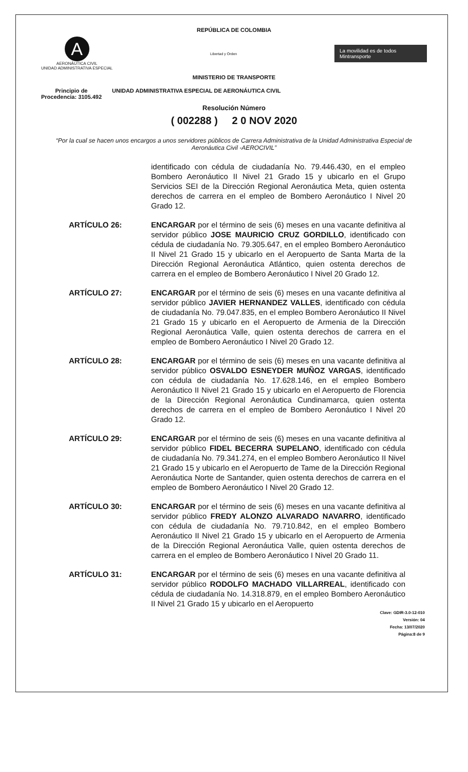REPÚBLICA DE COLOMBIA
A
AERONÁUTICA CIVIL
UNIDAD ADMINISTRATIVA ESPECIAL
Libertad y Orden
La movilidad es de todos Mintransporte
MINISTERIO DE TRANSPORTE
Principio de
Procedencia: 3105.492
UNIDAD ADMINISTRATIVA ESPECIAL DE AERONÁUTICA CIVIL
Resolución Número
( 002288 ) 2 0 NOV 2020
“Por la cual se hacen unos encargos a unos servidores públicos de Carrera Administrativa de la Unidad Administrativa Especial de Aeronáutica Civil -AEROCIVIL”
identificado con cédula de ciudadanía No. 79.446.430, en el empleo Bombero Aeronáutico II Nivel 21 Grado 15 y ubicarlo en el Grupo Servicios SEI de la Dirección Regional Aeronáutica Meta, quien ostenta derechos de carrera en el empleo de Bombero Aeronáutico I Nivel 20 Grado 12.
ARTÍCULO 26: ENCARGAR por el término de seis (6) meses en una vacante definitiva al servidor público JOSE MAURICIO CRUZ GORDILLO, identificado con cédula de ciudadanía No. 79.305.647, en el empleo Bombero Aeronáutico II Nivel 21 Grado 15 y ubicarlo en el Aeropuerto de Santa Marta de la Dirección Regional Aeronáutica Atlántico, quien ostenta derechos de carrera en el empleo de Bombero Aeronáutico I Nivel 20 Grado 12.
ARTÍCULO 27: ENCARGAR por el término de seis (6) meses en una vacante definitiva al servidor público JAVIER HERNANDEZ VALLES, identificado con cédula de ciudadanía No. 79.047.835, en el empleo Bombero Aeronáutico II Nivel 21 Grado 15 y ubicarlo en el Aeropuerto de Armenia de la Dirección Regional Aeronáutica Valle, quien ostenta derechos de carrera en el empleo de Bombero Aeronáutico I Nivel 20 Grado 12.
ARTÍCULO 28: ENCARGAR por el término de seis (6) meses en una vacante definitiva al servidor público OSVALDO ESNEYDER MUÑOZ VARGAS, identificado con cédula de ciudadanía No. 17.628.146, en el empleo Bombero Aeronáutico II Nivel 21 Grado 15 y ubicarlo en el Aeropuerto de Florencia de la Dirección Regional Aeronáutica Cundinamarca, quien ostenta derechos de carrera en el empleo de Bombero Aeronáutico I Nivel 20 Grado 12.
ARTÍCULO 29: ENCARGAR por el término de seis (6) meses en una vacante definitiva al servidor público FIDEL BECERRA SUPELANO, identificado con cédula de ciudadanía No. 79.341.274, en el empleo Bombero Aeronáutico II Nivel 21 Grado 15 y ubicarlo en el Aeropuerto de Tame de la Dirección Regional Aeronáutica Norte de Santander, quien ostenta derechos de carrera en el empleo de Bombero Aeronáutico I Nivel 20 Grado 12.
ARTÍCULO 30: ENCARGAR por el término de seis (6) meses en una vacante definitiva al servidor público FREDY ALONZO ALVARADO NAVARRO, identificado con cédula de ciudadanía No. 79.710.842, en el empleo Bombero Aeronáutico II Nivel 21 Grado 15 y ubicarlo en el Aeropuerto de Armenia de la Dirección Regional Aeronáutica Valle, quien ostenta derechos de carrera en el empleo de Bombero Aeronáutico I Nivel 20 Grado 11.
ARTÍCULO 31: ENCARGAR por el término de seis (6) meses en una vacante definitiva al servidor público RODOLFO MACHADO VILLARREAL, identificado con cédula de ciudadanía No. 14.318.879, en el empleo Bombero Aeronáutico II Nivel 21 Grado 15 y ubicarlo en el Aeropuerto
Clave: GDIR-3.0-12-010
Versión: 04
Fecha: 13/07/2020
Página:8 de 9